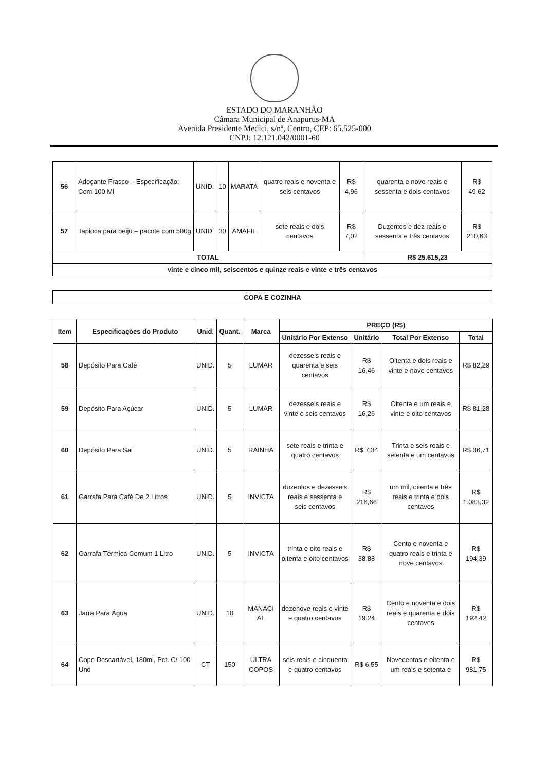ESTADO DO MARANHÃO
Câmara Municipal de Anapurus-MA
Avenida Presidente Medici, s/nº, Centro, CEP: 65.525-000
CNPJ: 12.121.042/0001-60
| 56 | Adoçante Frasco – Especificação: Com 100 Ml | UNID. | 10 | MARATA | quatro reais e noventa e seis centavos | R$ 4,96 | quarenta e nove reais e sessenta e dois centavos | R$ 49,62 |
| 57 | Tapioca para beiju – pacote com 500g | UNID. | 30 | AMAFIL | sete reais e dois centavos | R$ 7,02 | Duzentos e dez reais e sessenta e três centavos | R$ 210,63 |
| TOTAL | | | | | | | R$ 25.615,23 | |
| vinte e cinco mil, seiscentos e quinze reais e vinte e três centavos | | | | | | | | |
COPA E COZINHA
| Item | Especificações do Produto | Unid. | Quant. | Marca | PREÇO (R$) | | | |
| --- | --- | --- | --- | --- | --- | --- | --- | --- |
| | | | | | Unitário Por Extenso | Unitário | Total Por Extenso | Total |
| 58 | Depósito Para Café | UNID. | 5 | LUMAR | dezesseis reais e quarenta e seis centavos | R$ 16,46 | Oitenta e dois reais e vinte e nove centavos | R$ 82,29 |
| 59 | Depósito Para Açúcar | UNID. | 5 | LUMAR | dezesseis reais e vinte e seis centavos | R$ 16,26 | Oitenta e um reais e vinte e oito centavos | R$ 81,28 |
| 60 | Depósito Para Sal | UNID. | 5 | RAINHA | sete reais e trinta e quatro centavos | R$ 7,34 | Trinta e seis reais e setenta e um centavos | R$ 36,71 |
| 61 | Garrafa Para Café De 2 Litros | UNID. | 5 | INVICTA | duzentos e dezesseis reais e sessenta e seis centavos | R$ 216,66 | um mil, oitenta e três reais e trinta e dois centavos | R$ 1.083,32 |
| 62 | Garrafa Térmica Comum 1 Litro | UNID. | 5 | INVICTA | trinta e oito reais e oitenta e oito centavos | R$ 38,88 | Cento e noventa e quatro reais e trinta e nove centavos | R$ 194,39 |
| 63 | Jarra Para Água | UNID. | 10 | MANACI AL | dezenove reais e vinte e quatro centavos | R$ 19,24 | Cento e noventa e dois reais e quarenta e dois centavos | R$ 192,42 |
| 64 | Copo Descartável, 180ml, Pct. C/ 100 Und | CT | 150 | ULTRA COPOS | seis reais e cinquenta e quatro centavos | R$ 6,55 | Novecentos e oitenta e um reais e setenta e | R$ 981,75 |